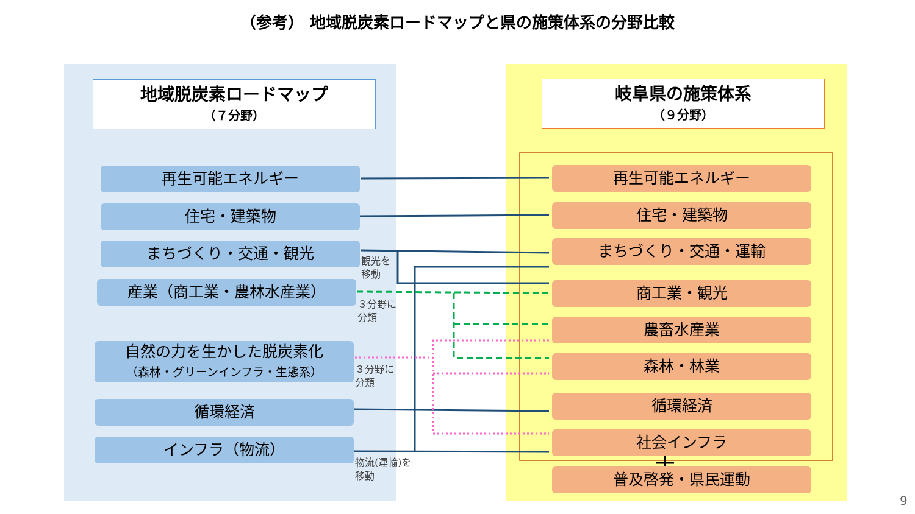（参考） 地域脱炭素ロードマップと県の施策体系の分野比較
地域脱炭素ロードマップ
（７分野）
岐阜県の施策体系
（９分野）
再生可能エネルギー
住宅・建築物
まちづくり・交通・観光
産業（商工業・農林水産業）
自然の力を生かした脱炭素化
（森林・グリーンインフラ・生態系）
循環経済
インフラ（物流）
観光を
移動
３分野に
分類
３分野に
分類
物流(運輸)を
移動
再生可能エネルギー
住宅・建築物
まちづくり・交通・運輸
商工業・観光
農畜水産業
森林・林業
循環経済
社会インフラ
普及啓発・県民運動
9